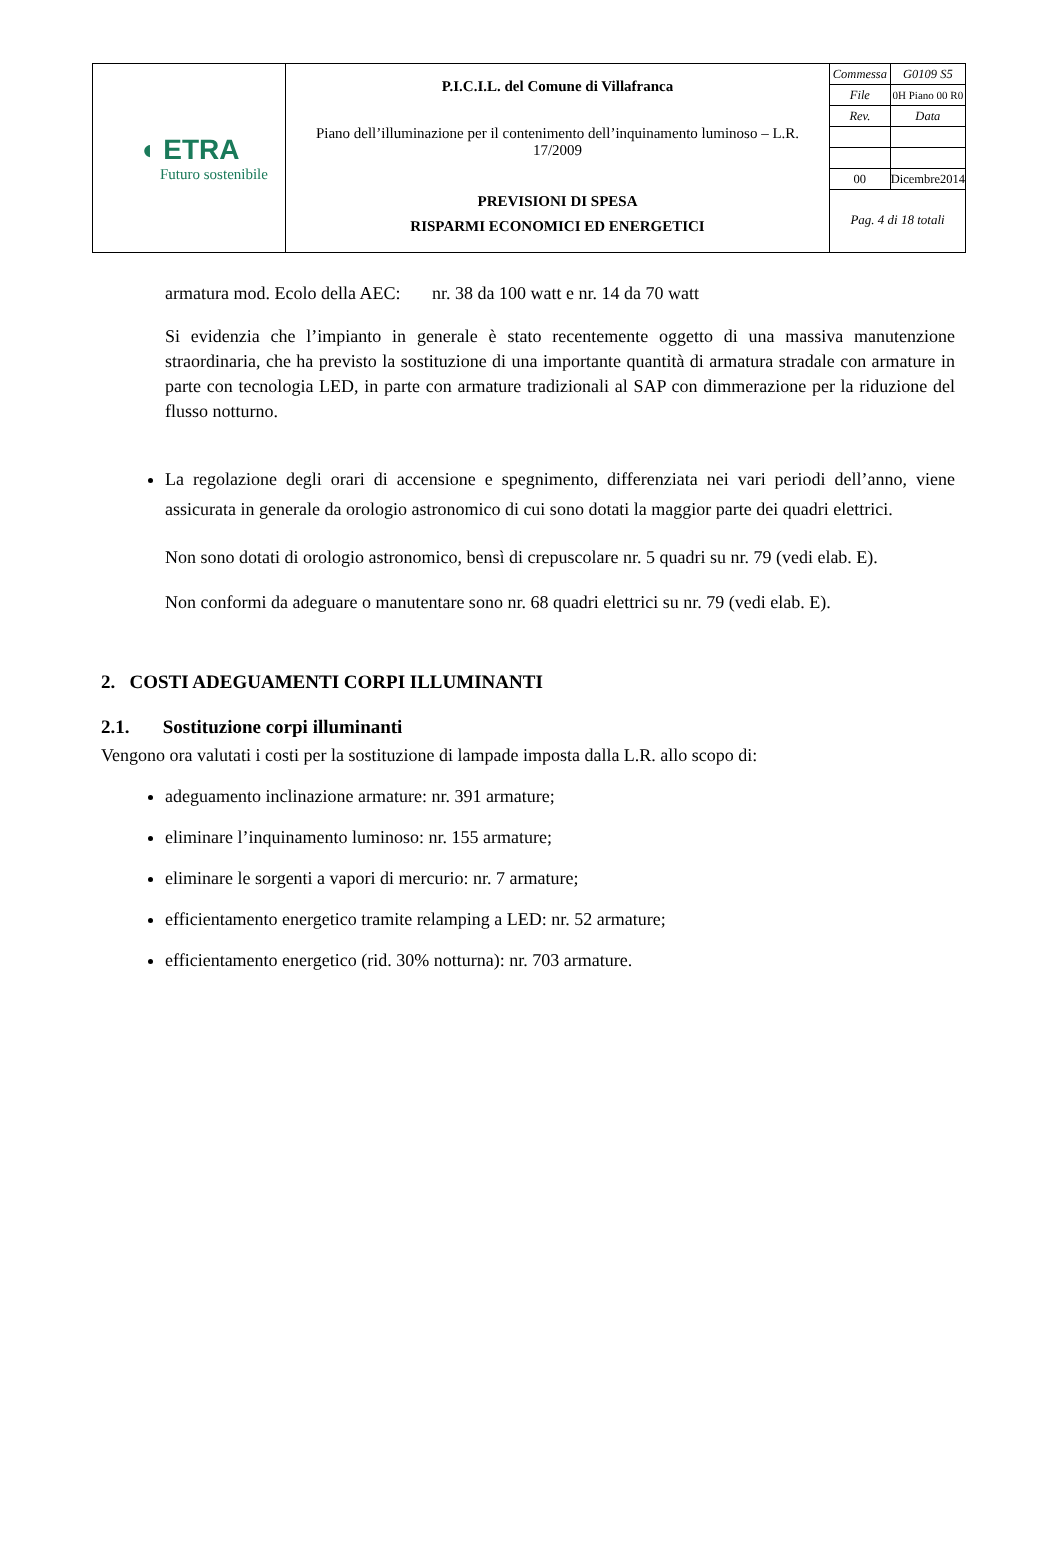| ◖ ETRA Futuro sostenibile | P.I.C.I.L. del Comune di Villafranca Piano dell’illuminazione per il contenimento dell’inquinamento luminoso – L.R. 17/2009 PREVISIONI DI SPESA RISPARMI ECONOMICI ED ENERGETICI | / Commessa / G0109 S5 / / File / 0H Piano 00 R0 / / Rev. / Data / / 00 / Dicembre2014 / Pag. 4 di 18 totali |
armatura mod. Ecolo della AEC: nr. 38 da 100 watt e nr. 14 da 70 watt
Si evidenzia che l’impianto in generale è stato recentemente oggetto di una massiva manutenzione straordinaria, che ha previsto la sostituzione di una importante quantità di armatura stradale con armature in parte con tecnologia LED, in parte con armature tradizionali al SAP con dimmerazione per la riduzione del flusso notturno.
La regolazione degli orari di accensione e spegnimento, differenziata nei vari periodi dell’anno, viene assicurata in generale da orologio astronomico di cui sono dotati la maggior parte dei quadri elettrici.
Non sono dotati di orologio astronomico, bensì di crepuscolare nr. 5 quadri su nr. 79 (vedi elab. E).
Non conformi da adeguare o manutentare sono nr. 68 quadri elettrici su nr. 79 (vedi elab. E).
2. COSTI ADEGUAMENTI CORPI ILLUMINANTI
2.1. Sostituzione corpi illuminanti
Vengono ora valutati i costi per la sostituzione di lampade imposta dalla L.R. allo scopo di:
adeguamento inclinazione armature: nr. 391 armature;
eliminare l’inquinamento luminoso: nr. 155 armature;
eliminare le sorgenti a vapori di mercurio: nr. 7 armature;
efficientamento energetico tramite relamping a LED: nr. 52 armature;
efficientamento energetico (rid. 30% notturna): nr. 703 armature.